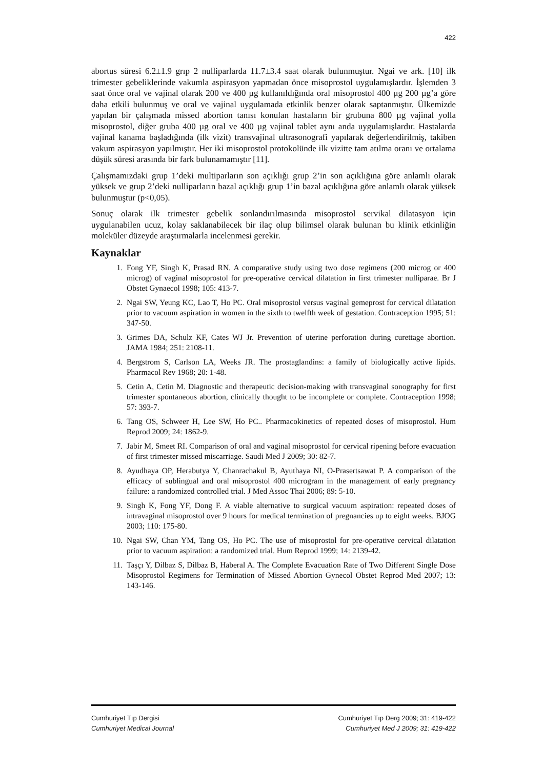422
abortus süresi 6.2±1.9 grıp 2 nulliparlarda 11.7±3.4 saat olarak bulunmuştur. Ngai ve ark. [10] ilk trimester gebeliklerinde vakumla aspirasyon yapmadan önce misoprostol uygulamışlardır. İşlemden 3 saat önce oral ve vajinal olarak 200 ve 400 µg kullanıldığında oral misoprostol 400 µg 200 µg’a göre daha etkili bulunmuş ve oral ve vajinal uygulamada etkinlik benzer olarak saptanmıştır. Ülkemizde yapılan bir çalışmada missed abortion tanısı konulan hastaların bir grubuna 800 µg vajinal yolla misoprostol, diğer gruba 400 µg oral ve 400 µg vajinal tablet aynı anda uygulamışlardır. Hastalarda vajinal kanama başladığında (ilk vizit) transvajinal ultrasonografi yapılarak değerlendirilmiş, takiben vakum aspirasyon yapılmıştır. Her iki misoprostol protokolünde ilk vizitte tam atılma oranı ve ortalama düşük süresi arasında bir fark bulunamamıştır [11].
Çalışmamızdaki grup 1’deki multiparların son açıklığı grup 2’in son açıklığına göre anlamlı olarak yüksek ve grup 2’deki nulliparların bazal açıklığı grup 1’in bazal açıklığına göre anlamlı olarak yüksek bulunmuştur (p<0,05).
Sonuç olarak ilk trimester gebelik sonlandırılmasında misoprostol servikal dilatasyon için uygulanabilen ucuz, kolay saklanabilecek bir ilaç olup bilimsel olarak bulunan bu klinik etkinliğin moleküler düzeyde araştırmalarla incelenmesi gerekir.
Kaynaklar
1. Fong YF, Singh K, Prasad RN. A comparative study using two dose regimens (200 microg or 400 microg) of vaginal misoprostol for pre-operative cervical dilatation in first trimester nulliparae. Br J Obstet Gynaecol 1998; 105: 413-7.
2. Ngai SW, Yeung KC, Lao T, Ho PC. Oral misoprostol versus vaginal gemeprost for cervical dilatation prior to vacuum aspiration in women in the sixth to twelfth week of gestation. Contraception 1995; 51: 347-50.
3. Grimes DA, Schulz KF, Cates WJ Jr. Prevention of uterine perforation during curettage abortion. JAMA 1984; 251: 2108-11.
4. Bergstrom S, Carlson LA, Weeks JR. The prostaglandins: a family of biologically active lipids. Pharmacol Rev 1968; 20: 1-48.
5. Cetin A, Cetin M. Diagnostic and therapeutic decision-making with transvaginal sonography for first trimester spontaneous abortion, clinically thought to be incomplete or complete. Contraception 1998; 57: 393-7.
6. Tang OS, Schweer H, Lee SW, Ho PC.. Pharmacokinetics of repeated doses of misoprostol. Hum Reprod 2009; 24: 1862-9.
7. Jabir M, Smeet RI. Comparison of oral and vaginal misoprostol for cervical ripening before evacuation of first trimester missed miscarriage. Saudi Med J 2009; 30: 82-7.
8. Ayudhaya OP, Herabutya Y, Chanrachakul B, Ayuthaya NI, O-Prasertsawat P. A comparison of the efficacy of sublingual and oral misoprostol 400 microgram in the management of early pregnancy failure: a randomized controlled trial. J Med Assoc Thai 2006; 89: 5-10.
9. Singh K, Fong YF, Dong F. A viable alternative to surgical vacuum aspiration: repeated doses of intravaginal misoprostol over 9 hours for medical termination of pregnancies up to eight weeks. BJOG 2003; 110: 175-80.
10. Ngai SW, Chan YM, Tang OS, Ho PC. The use of misoprostol for pre-operative cervical dilatation prior to vacuum aspiration: a randomized trial. Hum Reprod 1999; 14: 2139-42.
11. Taşçı Y, Dilbaz S, Dilbaz B, Haberal A. The Complete Evacuation Rate of Two Different Single Dose Misoprostol Regimens for Termination of Missed Abortion Gynecol Obstet Reprod Med 2007; 13: 143-146.
Cumhuriyet Tıp Dergisi
Cumhuriyet Medical Journal
Cumhuriyet Tıp Derg 2009; 31: 419-422
Cumhuriyet Med J 2009; 31: 419-422